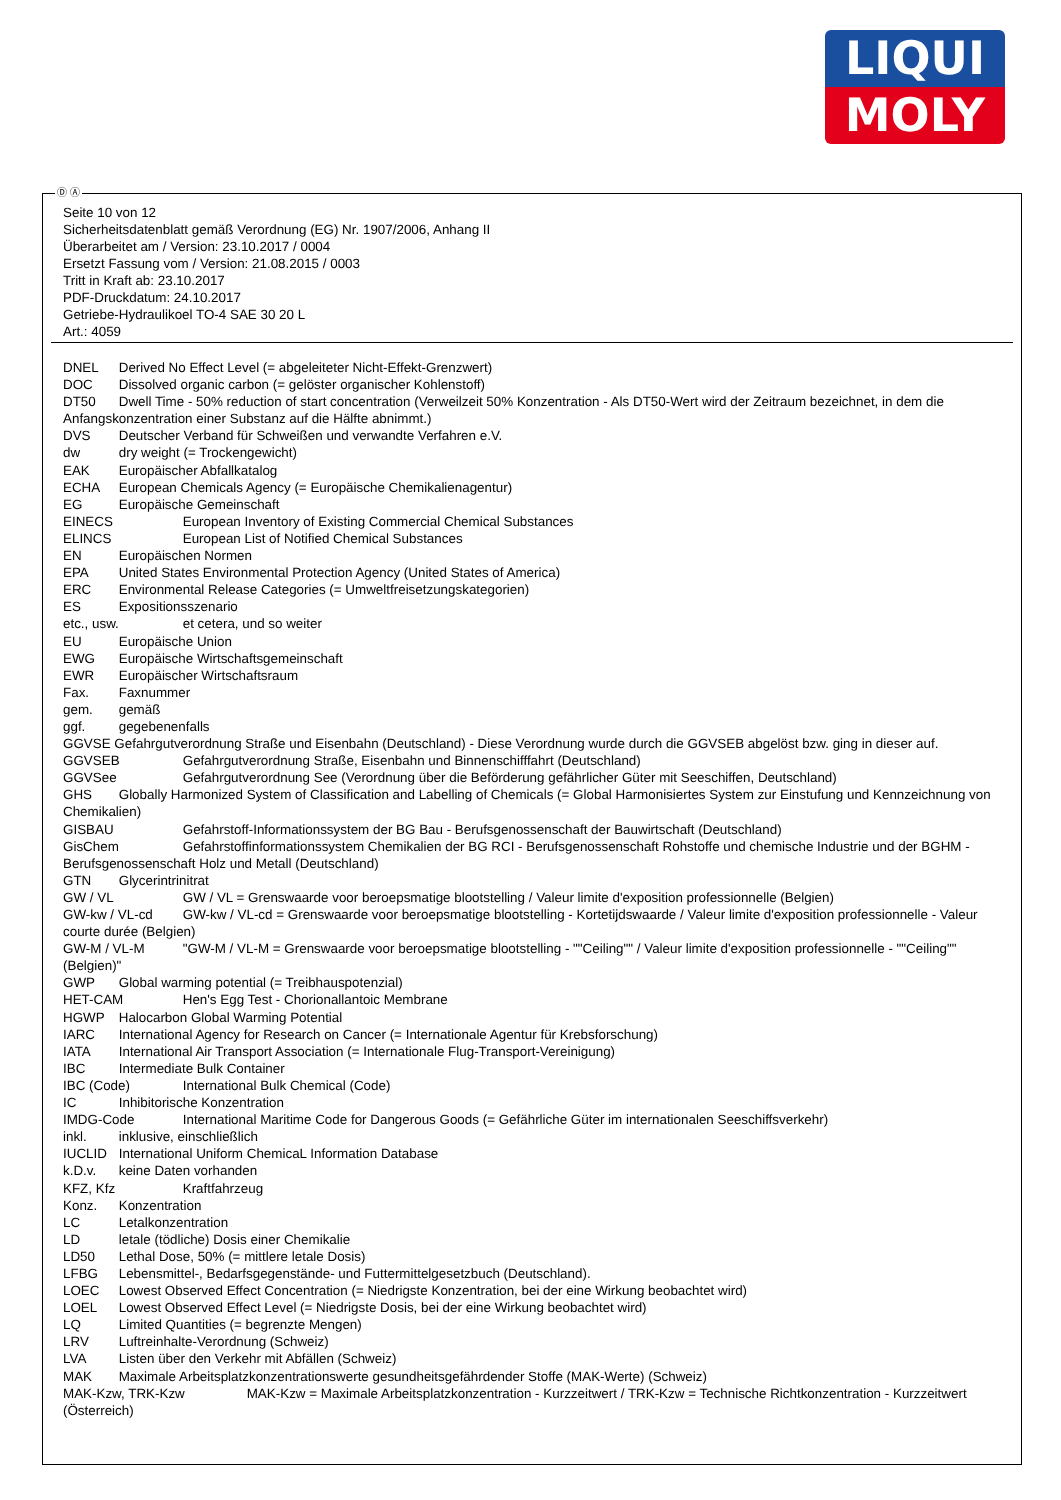LIQUI
MOLY
Ⓓ Ⓐ
Seite 10 von 12
Sicherheitsdatenblatt gemäß Verordnung (EG) Nr. 1907/2006, Anhang II
Überarbeitet am / Version: 23.10.2017 / 0004
Ersetzt Fassung vom / Version: 21.08.2015 / 0003
Tritt in Kraft ab: 23.10.2017
PDF-Druckdatum: 24.10.2017
Getriebe-Hydraulikoel TO-4 SAE 30 20 L
Art.: 4059
DNEL Derived No Effect Level (= abgeleiteter Nicht-Effekt-Grenzwert)
DOC Dissolved organic carbon (= gelöster organischer Kohlenstoff)
DT50 Dwell Time - 50% reduction of start concentration (Verweilzeit 50% Konzentration - Als DT50-Wert wird der Zeitraum bezeichnet, in dem die Anfangskonzentration einer Substanz auf die Hälfte abnimmt.)
DVS Deutscher Verband für Schweißen und verwandte Verfahren e.V.
dw dry weight (= Trockengewicht)
EAK Europäischer Abfallkatalog
ECHA European Chemicals Agency (= Europäische Chemikalienagentur)
EG Europäische Gemeinschaft
EINECS European Inventory of Existing Commercial Chemical Substances
ELINCS European List of Notified Chemical Substances
EN Europäischen Normen
EPA United States Environmental Protection Agency (United States of America)
ERC Environmental Release Categories (= Umweltfreisetzungskategorien)
ES Expositionsszenario
etc., usw. et cetera, und so weiter
EU Europäische Union
EWG Europäische Wirtschaftsgemeinschaft
EWR Europäischer Wirtschaftsraum
Fax. Faxnummer
gem. gemäß
ggf. gegebenenfalls
GGVSE Gefahrgutverordnung Straße und Eisenbahn (Deutschland) - Diese Verordnung wurde durch die GGVSEB abgelöst bzw. ging in dieser auf.
GGVSEB Gefahrgutverordnung Straße, Eisenbahn und Binnenschifffahrt (Deutschland)
GGVSee Gefahrgutverordnung See (Verordnung über die Beförderung gefährlicher Güter mit Seeschiffen, Deutschland)
GHS Globally Harmonized System of Classification and Labelling of Chemicals (= Global Harmonisiertes System zur Einstufung und Kennzeichnung von Chemikalien)
GISBAU Gefahrstoff-Informationssystem der BG Bau - Berufsgenossenschaft der Bauwirtschaft (Deutschland)
GisChem Gefahrstoffinformationssystem Chemikalien der BG RCI - Berufsgenossenschaft Rohstoffe und chemische Industrie und der BGHM - Berufsgenossenschaft Holz und Metall (Deutschland)
GTN Glycerintrinitrat
GW / VL GW / VL = Grenswaarde voor beroepsmatige blootstelling / Valeur limite d'exposition professionnelle (Belgien)
GW-kw / VL-cd GW-kw / VL-cd = Grenswaarde voor beroepsmatige blootstelling - Kortetijdswaarde / Valeur limite d'exposition professionnelle - Valeur courte durée (Belgien)
GW-M / VL-M "GW-M / VL-M = Grenswaarde voor beroepsmatige blootstelling - ""Ceiling"" / Valeur limite d'exposition professionnelle - ""Ceiling"" (Belgien)"
GWP Global warming potential (= Treibhauspotenzial)
HET-CAM Hen's Egg Test - Chorionallantoic Membrane
HGWP Halocarbon Global Warming Potential
IARC International Agency for Research on Cancer (= Internationale Agentur für Krebsforschung)
IATA International Air Transport Association (= Internationale Flug-Transport-Vereinigung)
IBC Intermediate Bulk Container
IBC (Code) International Bulk Chemical (Code)
IC Inhibitorische Konzentration
IMDG-Code International Maritime Code for Dangerous Goods (= Gefährliche Güter im internationalen Seeschiffsverkehr)
inkl. inklusive, einschließlich
IUCLID International Uniform ChemicaL Information Database
k.D.v. keine Daten vorhanden
KFZ, Kfz Kraftfahrzeug
Konz. Konzentration
LC Letalkonzentration
LD letale (tödliche) Dosis einer Chemikalie
LD50 Lethal Dose, 50% (= mittlere letale Dosis)
LFBG Lebensmittel-, Bedarfsgegenstände- und Futtermittelgesetzbuch (Deutschland).
LOEC Lowest Observed Effect Concentration (= Niedrigste Konzentration, bei der eine Wirkung beobachtet wird)
LOEL Lowest Observed Effect Level (= Niedrigste Dosis, bei der eine Wirkung beobachtet wird)
LQ Limited Quantities (= begrenzte Mengen)
LRV Luftreinhalte-Verordnung (Schweiz)
LVA Listen über den Verkehr mit Abfällen (Schweiz)
MAK Maximale Arbeitsplatzkonzentrationswerte gesundheitsgefährdender Stoffe (MAK-Werte) (Schweiz)
MAK-Kzw, TRK-Kzw MAK-Kzw = Maximale Arbeitsplatzkonzentration - Kurzzeitwert / TRK-Kzw = Technische Richtkonzentration - Kurzzeitwert (Österreich)